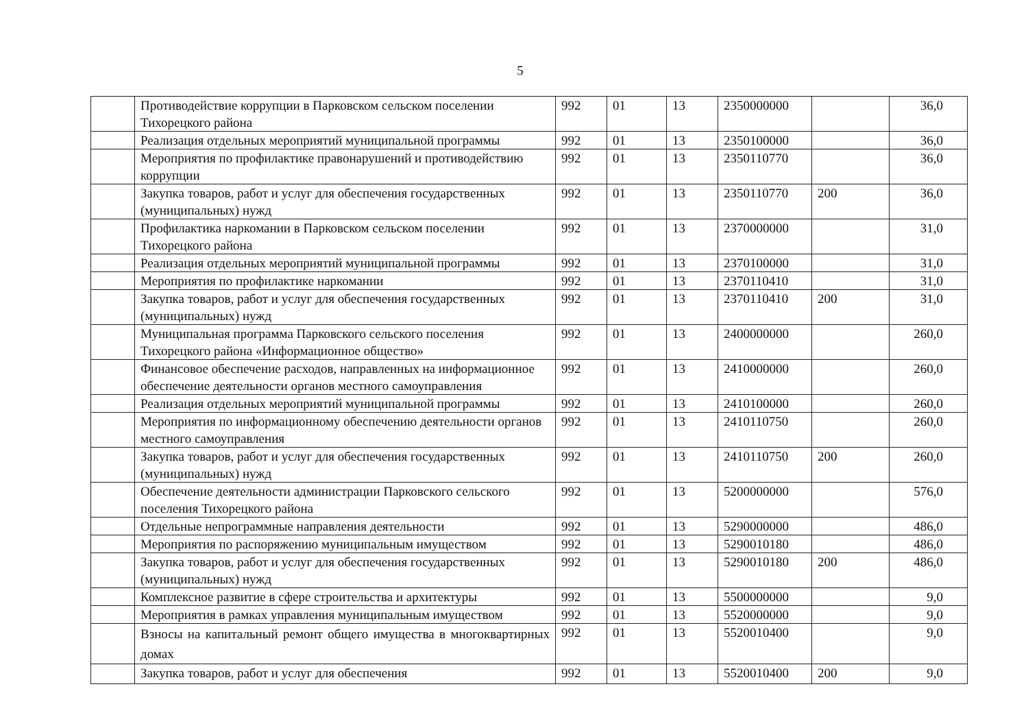5
| | Противодействие коррупции в Парковском сельском поселении Тихорецкого района | 992 | 01 | 13 | 2350000000 | | 36,0 |
| | Реализация отдельных мероприятий муниципальной программы | 992 | 01 | 13 | 2350100000 | | 36,0 |
| | Мероприятия по профилактике правонарушений и противодействию коррупции | 992 | 01 | 13 | 2350110770 | | 36,0 |
| | Закупка товаров, работ и услуг для обеспечения государственных (муниципальных) нужд | 992 | 01 | 13 | 2350110770 | 200 | 36,0 |
| | Профилактика наркомании в Парковском сельском поселении Тихорецкого района | 992 | 01 | 13 | 2370000000 | | 31,0 |
| | Реализация отдельных мероприятий муниципальной программы | 992 | 01 | 13 | 2370100000 | | 31,0 |
| | Мероприятия по профилактике наркомании | 992 | 01 | 13 | 2370110410 | | 31,0 |
| | Закупка товаров, работ и услуг для обеспечения государственных (муниципальных) нужд | 992 | 01 | 13 | 2370110410 | 200 | 31,0 |
| | Муниципальная программа Парковского сельского поселения Тихорецкого района «Информационное общество» | 992 | 01 | 13 | 2400000000 | | 260,0 |
| | Финансовое обеспечение расходов, направленных на информационное обеспечение деятельности органов местного самоуправления | 992 | 01 | 13 | 2410000000 | | 260,0 |
| | Реализация отдельных мероприятий муниципальной программы | 992 | 01 | 13 | 2410100000 | | 260,0 |
| | Мероприятия по информационному обеспечению деятельности органов местного самоуправления | 992 | 01 | 13 | 2410110750 | | 260,0 |
| | Закупка товаров, работ и услуг для обеспечения государственных (муниципальных) нужд | 992 | 01 | 13 | 2410110750 | 200 | 260,0 |
| | Обеспечение деятельности администрации Парковского сельского поселения Тихорецкого района | 992 | 01 | 13 | 5200000000 | | 576,0 |
| | Отдельные непрограммные направления деятельности | 992 | 01 | 13 | 5290000000 | | 486,0 |
| | Мероприятия по распоряжению муниципальным имуществом | 992 | 01 | 13 | 5290010180 | | 486,0 |
| | Закупка товаров, работ и услуг для обеспечения государственных (муниципальных) нужд | 992 | 01 | 13 | 5290010180 | 200 | 486,0 |
| | Комплексное развитие в сфере строительства и архитектуры | 992 | 01 | 13 | 5500000000 | | 9,0 |
| | Мероприятия в рамках управления муниципальным имуществом | 992 | 01 | 13 | 5520000000 | | 9,0 |
| | Взносы на капитальный ремонт общего имущества в многоквартирных домах | 992 | 01 | 13 | 5520010400 | | 9,0 |
| | Закупка товаров, работ и услуг для обеспечения | 992 | 01 | 13 | 5520010400 | 200 | 9,0 |